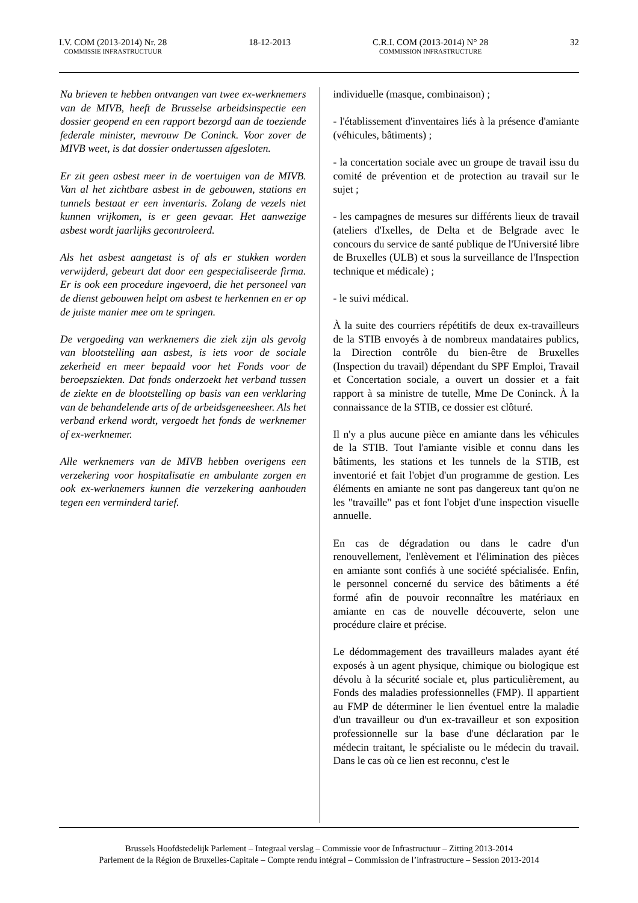I.V. COM (2013-2014) Nr. 28
COMMISSIE INFRASTRUCTUUR
18-12-2013 C.R.I. COM (2013-2014) N° 28
COMMISSION INFRASTRUCTURE
32
Na brieven te hebben ontvangen van twee ex-werknemers van de MIVB, heeft de Brusselse arbeidsinspectie een dossier geopend en een rapport bezorgd aan de toeziende federale minister, mevrouw De Coninck. Voor zover de MIVB weet, is dat dossier ondertussen afgesloten.
Er zit geen asbest meer in de voertuigen van de MIVB. Van al het zichtbare asbest in de gebouwen, stations en tunnels bestaat er een inventaris. Zolang de vezels niet kunnen vrijkomen, is er geen gevaar. Het aanwezige asbest wordt jaarlijks gecontroleerd.
Als het asbest aangetast is of als er stukken worden verwijderd, gebeurt dat door een gespecialiseerde firma. Er is ook een procedure ingevoerd, die het personeel van de dienst gebouwen helpt om asbest te herkennen en er op de juiste manier mee om te springen.
De vergoeding van werknemers die ziek zijn als gevolg van blootstelling aan asbest, is iets voor de sociale zekerheid en meer bepaald voor het Fonds voor de beroepsziekten. Dat fonds onderzoekt het verband tussen de ziekte en de blootstelling op basis van een verklaring van de behandelende arts of de arbeidsgeneesheer. Als het verband erkend wordt, vergoedt het fonds de werknemer of ex-werknemer.
Alle werknemers van de MIVB hebben overigens een verzekering voor hospitalisatie en ambulante zorgen en ook ex-werknemers kunnen die verzekering aanhouden tegen een verminderd tarief.
individuelle (masque, combinaison) ;
- l'établissement d'inventaires liés à la présence d'amiante (véhicules, bâtiments) ;
- la concertation sociale avec un groupe de travail issu du comité de prévention et de protection au travail sur le sujet ;
- les campagnes de mesures sur différents lieux de travail (ateliers d'Ixelles, de Delta et de Belgrade avec le concours du service de santé publique de l'Université libre de Bruxelles (ULB) et sous la surveillance de l'Inspection technique et médicale) ;
- le suivi médical.
À la suite des courriers répétitifs de deux ex-travailleurs de la STIB envoyés à de nombreux mandataires publics, la Direction contrôle du bien-être de Bruxelles (Inspection du travail) dépendant du SPF Emploi, Travail et Concertation sociale, a ouvert un dossier et a fait rapport à sa ministre de tutelle, Mme De Coninck. À la connaissance de la STIB, ce dossier est clôturé.
Il n'y a plus aucune pièce en amiante dans les véhicules de la STIB. Tout l'amiante visible et connu dans les bâtiments, les stations et les tunnels de la STIB, est inventorié et fait l'objet d'un programme de gestion. Les éléments en amiante ne sont pas dangereux tant qu'on ne les "travaille" pas et font l'objet d'une inspection visuelle annuelle.
En cas de dégradation ou dans le cadre d'un renouvellement, l'enlèvement et l'élimination des pièces en amiante sont confiés à une société spécialisée. Enfin, le personnel concerné du service des bâtiments a été formé afin de pouvoir reconnaître les matériaux en amiante en cas de nouvelle découverte, selon une procédure claire et précise.
Le dédommagement des travailleurs malades ayant été exposés à un agent physique, chimique ou biologique est dévolu à la sécurité sociale et, plus particulièrement, au Fonds des maladies professionnelles (FMP). Il appartient au FMP de déterminer le lien éventuel entre la maladie d'un travailleur ou d'un ex-travailleur et son exposition professionnelle sur la base d'une déclaration par le médecin traitant, le spécialiste ou le médecin du travail. Dans le cas où ce lien est reconnu, c'est le
Brussels Hoofdstedelijk Parlement – Integraal verslag – Commissie voor de Infrastructuur – Zitting 2013-2014
Parlement de la Région de Bruxelles-Capitale – Compte rendu intégral – Commission de l’infrastructure – Session 2013-2014